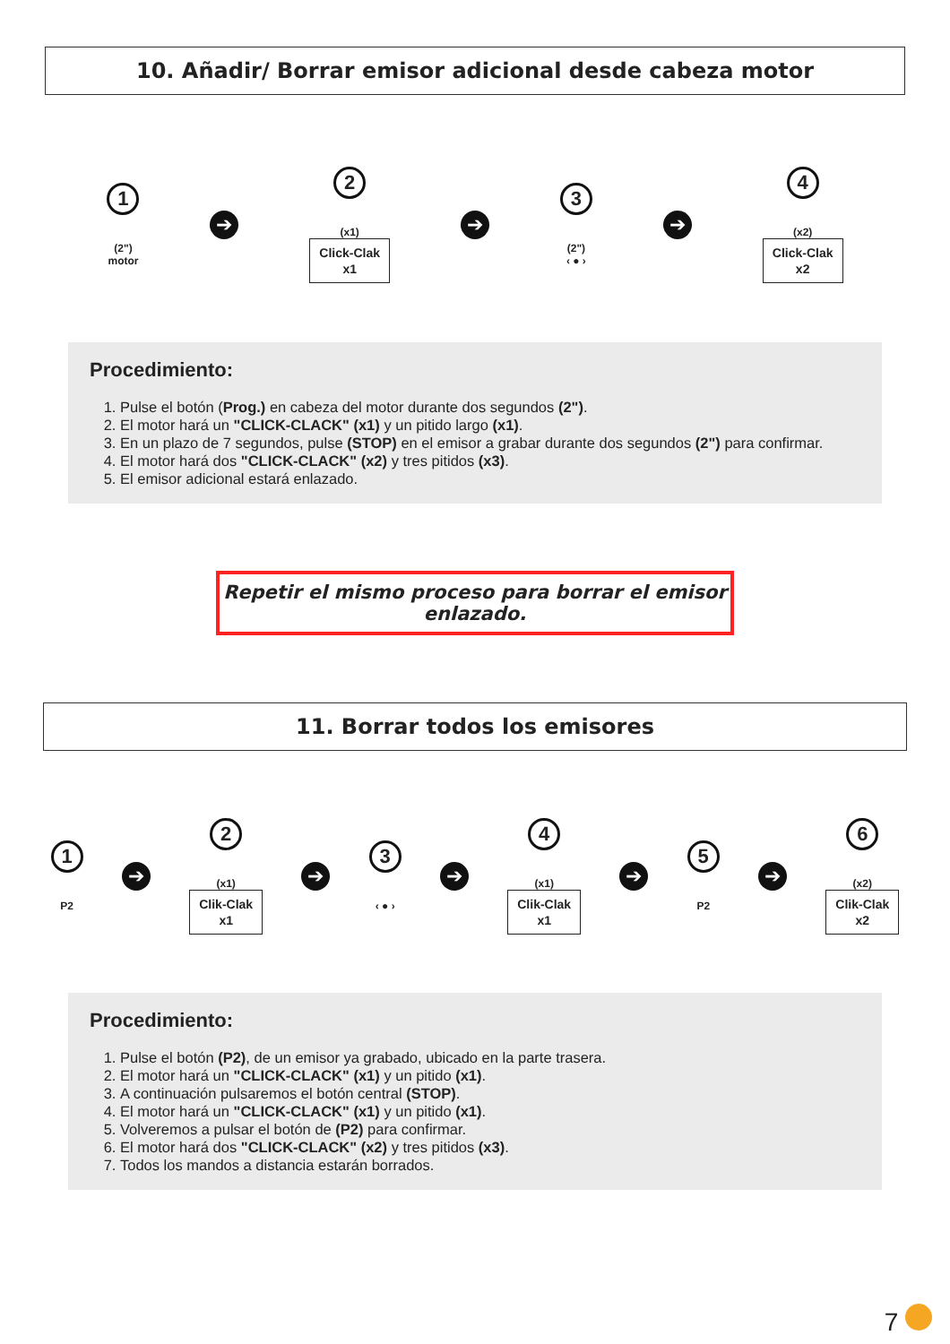10. Añadir/ Borrar emisor adicional desde cabeza motor
1
(2")
motor
➔
2
(x1)
Click-Clak
x1
➔
3
(2")
‹ ● ›
➔
4
(x2)
Click-Clak
x2
Procedimiento:
1. Pulse el botón (Prog.) en cabeza del motor durante dos segundos (2").
2. El motor hará un "CLICK-CLACK" (x1) y un pitido largo (x1).
3. En un plazo de 7 segundos, pulse (STOP) en el emisor a grabar durante dos segundos (2") para confirmar.
4. El motor hará dos "CLICK-CLACK" (x2) y tres pitidos (x3).
5. El emisor adicional estará enlazado.
Repetir el mismo proceso para borrar el emisor enlazado.
11. Borrar todos los emisores
1
P2
➔
2
(x1)
Clik-Clak
x1
➔
3
‹ ● ›
➔
4
(x1)
Clik-Clak
x1
➔
5
P2
➔
6
(x2)
Clik-Clak
x2
Procedimiento:
1. Pulse el botón (P2), de un emisor ya grabado, ubicado en la parte trasera.
2. El motor hará un "CLICK-CLACK" (x1) y un pitido (x1).
3. A continuación pulsaremos el botón central (STOP).
4. El motor hará un "CLICK-CLACK" (x1) y un pitido (x1).
5. Volveremos a pulsar el botón de (P2) para confirmar.
6. El motor hará dos "CLICK-CLACK" (x2) y tres pitidos (x3).
7. Todos los mandos a distancia estarán borrados.
7